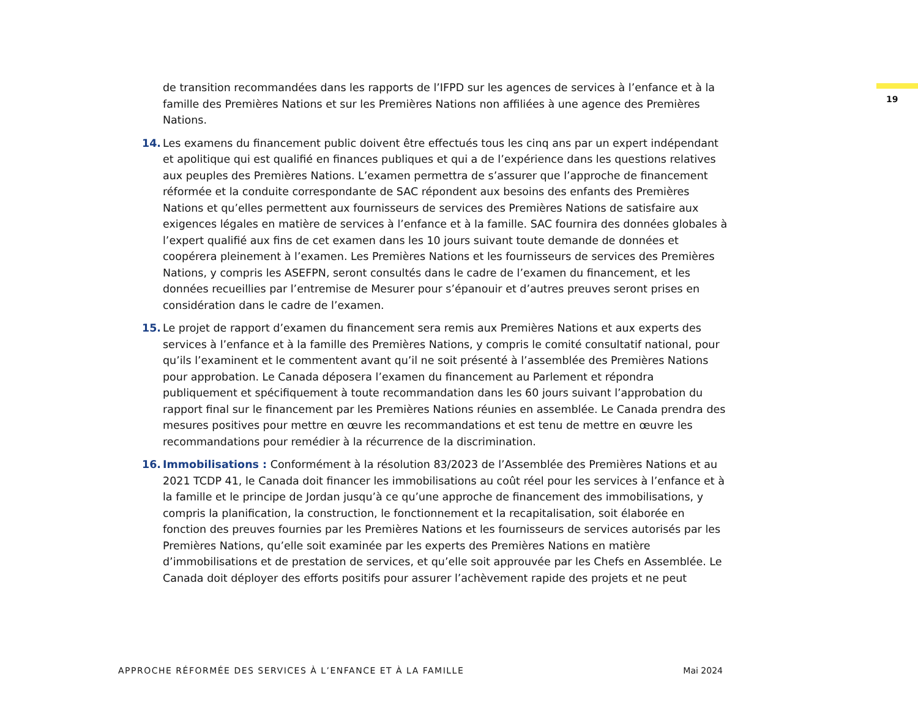19
de transition recommandées dans les rapports de l’IFPD sur les agences de services à l’enfance et à la famille des Premières Nations et sur les Premières Nations non affiliées à une agence des Premières Nations.
14. Les examens du financement public doivent être effectués tous les cinq ans par un expert indépendant et apolitique qui est qualifié en finances publiques et qui a de l’expérience dans les questions relatives aux peuples des Premières Nations. L’examen permettra de s’assurer que l’approche de financement réformée et la conduite correspondante de SAC répondent aux besoins des enfants des Premières Nations et qu’elles permettent aux fournisseurs de services des Premières Nations de satisfaire aux exigences légales en matière de services à l’enfance et à la famille. SAC fournira des données globales à l’expert qualifié aux fins de cet examen dans les 10 jours suivant toute demande de données et coopérera pleinement à l’examen. Les Premières Nations et les fournisseurs de services des Premières Nations, y compris les ASEFPN, seront consultés dans le cadre de l’examen du financement, et les données recueillies par l’entremise de Mesurer pour s’épanouir et d’autres preuves seront prises en considération dans le cadre de l’examen.
15. Le projet de rapport d’examen du financement sera remis aux Premières Nations et aux experts des services à l’enfance et à la famille des Premières Nations, y compris le comité consultatif national, pour qu’ils l’examinent et le commentent avant qu’il ne soit présenté à l’assemblée des Premières Nations pour approbation. Le Canada déposera l’examen du financement au Parlement et répondra publiquement et spécifiquement à toute recommandation dans les 60 jours suivant l’approbation du rapport final sur le financement par les Premières Nations réunies en assemblée. Le Canada prendra des mesures positives pour mettre en œuvre les recommandations et est tenu de mettre en œuvre les recommandations pour remédier à la récurrence de la discrimination.
16. Immobilisations : Conformément à la résolution 83/2023 de l’Assemblée des Premières Nations et au 2021 TCDP 41, le Canada doit financer les immobilisations au coût réel pour les services à l’enfance et à la famille et le principe de Jordan jusqu’à ce qu’une approche de financement des immobilisations, y compris la planification, la construction, le fonctionnement et la recapitalisation, soit élaborée en fonction des preuves fournies par les Premières Nations et les fournisseurs de services autorisés par les Premières Nations, qu’elle soit examinée par les experts des Premières Nations en matière d’immobilisations et de prestation de services, et qu’elle soit approuvée par les Chefs en Assemblée. Le Canada doit déployer des efforts positifs pour assurer l’achèvement rapide des projets et ne peut
APPROCHE RÉFORMÉE DES SERVICES À L’ENFANCE ET À LA FAMILLE Mai 2024